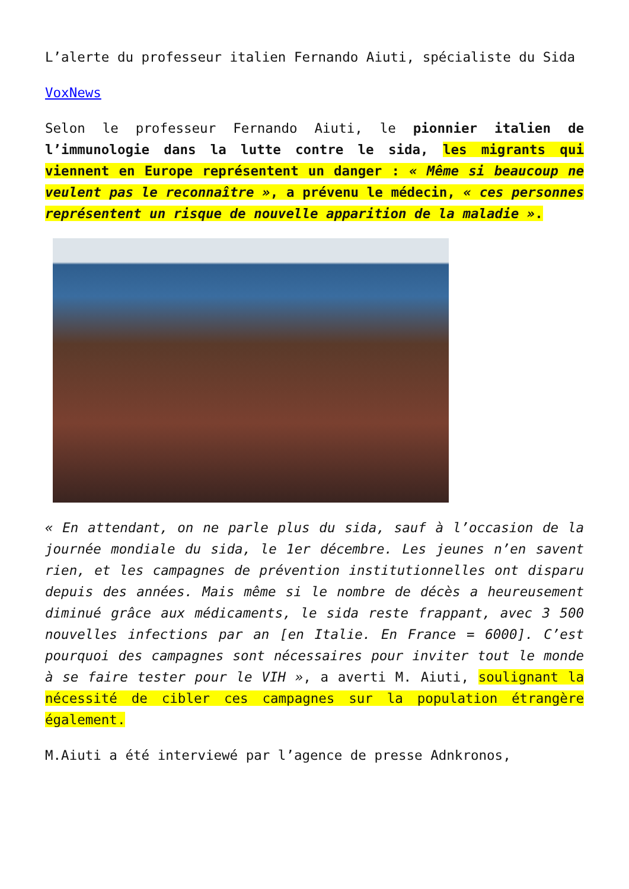L’alerte du professeur italien Fernando Aiuti, spécialiste du Sida
VoxNews
Selon le professeur Fernando Aiuti, le pionnier italien de l’immunologie dans la lutte contre le sida, les migrants qui viennent en Europe représentent un danger : « Même si beaucoup ne veulent pas le reconnaître », a prévenu le médecin, « ces personnes représentent un risque de nouvelle apparition de la maladie ».
« En attendant, on ne parle plus du sida, sauf à l’occasion de la journée mondiale du sida, le 1er décembre. Les jeunes n’en savent rien, et les campagnes de prévention institutionnelles ont disparu depuis des années. Mais même si le nombre de décès a heureusement diminué grâce aux médicaments, le sida reste frappant, avec 3 500 nouvelles infections par an [en Italie. En France = 6000]. C’est pourquoi des campagnes sont nécessaires pour inviter tout le monde à se faire tester pour le VIH », a averti M. Aiuti, soulignant la nécessité de cibler ces campagnes sur la population étrangère également.
M.Aiuti a été interviewé par l’agence de presse Adnkronos,